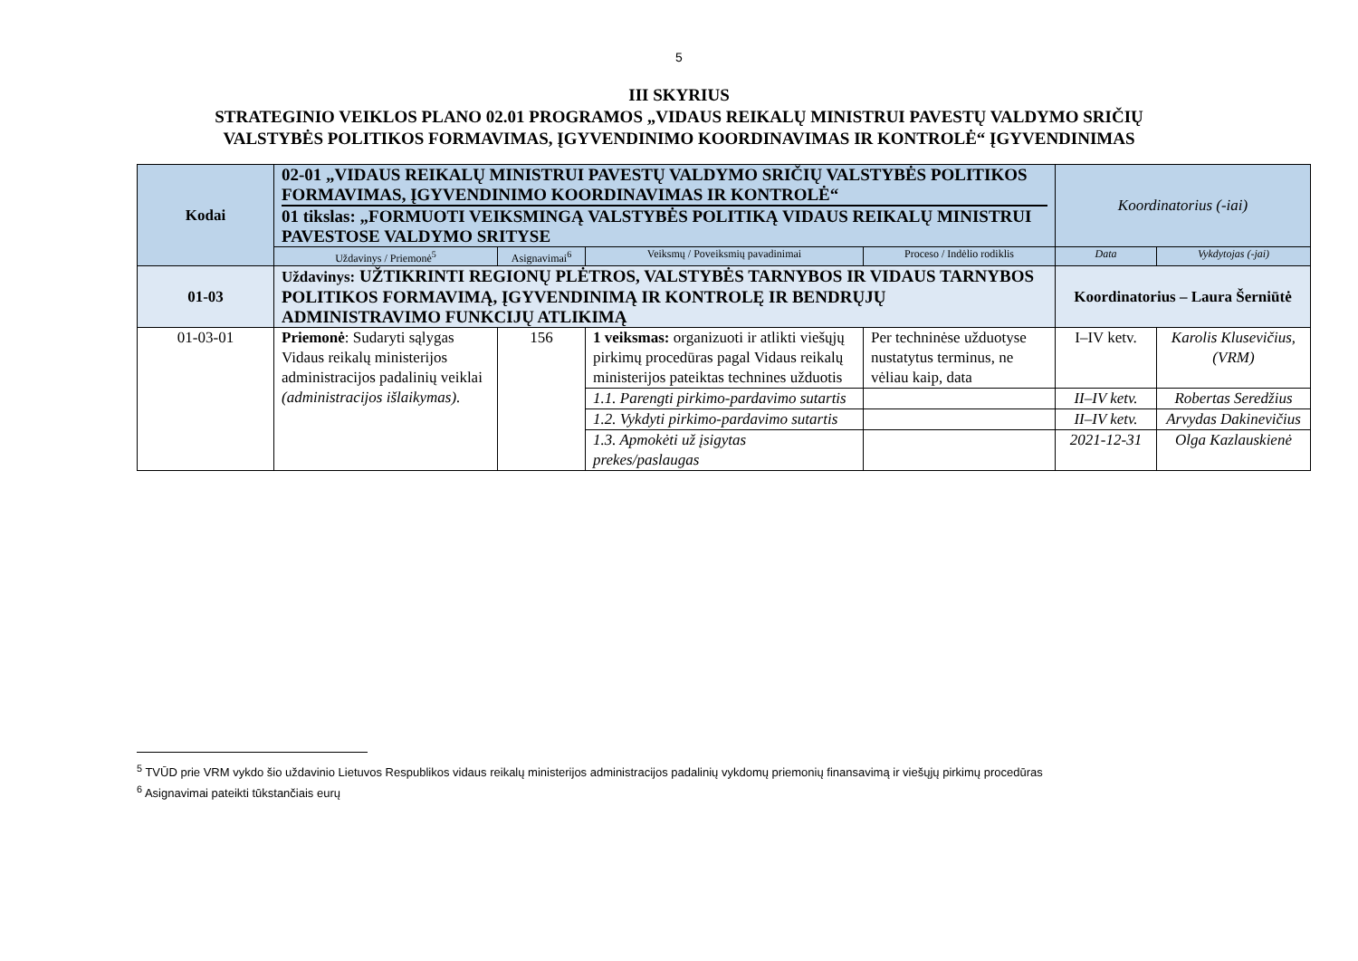5
III SKYRIUS
STRATEGINIO VEIKLOS PLANO 02.01 PROGRAMOS „VIDAUS REIKALŲ MINISTRUI PAVESTŲ VALDYMO SRIČIŲ
VALSTYBĖS POLITIKOS FORMAVIMAS, ĮGYVENDINIMO KOORDINAVIMAS IR KONTROLĖ“ ĮGYVENDINIMAS
| Kodai | 02-01 „VIDAUS REIKALŲ MINISTRUI PAVESTŲ VALDYMO SRIČIŲ VALSTYBĖS POLITIKOS FORMAVIMAS, ĮGYVENDINIMO KOORDINAVIMAS IR KONTROLĖ“ 01 tikslas: „FORMUOTI VEIKSMINGĄ VALSTYBĖS POLITIKĄ VIDAUS REIKALŲ MINISTRUI PAVESTOSE VALDYMO SRITYSE | | | | Koordinatorius (-iai) | |
| | Uždavinys / Priemonė<sup>5</sup> | Asignavimai<sup>6</sup> | Veiksmų / Poveiksmių pavadinimai | Proceso / Indėlio rodiklis | Data | Vykdytojas (-jai) |
| 01-03 | Uždavinys: UŽTIKRINTI REGIONŲ PLĖTROS, VALSTYBĖS TARNYBOS IR VIDAUS TARNYBOS POLITIKOS FORMAVIMĄ, ĮGYVENDINIMĄ IR KONTROLĘ IR BENDRŲJŲ ADMINISTRAVIMO FUNKCIJŲ ATLIKIMĄ | | | | Koordinatorius – Laura Šerniūtė | |
| 01-03-01 | Priemonė : Sudaryti sąlygas Vidaus reikalų ministerijos administracijos padalinių veiklai (administracijos išlaikymas). | 156 | 1 veiksmas: organizuoti ir atlikti viešųjų pirkimų procedūras pagal Vidaus reikalų ministerijos pateiktas technines užduotis | Per techninėse užduotyse nustatytus terminus, ne vėliau kaip, data | I–IV ketv. | Karolis Klusevičius, (VRM) |
| | | | 1.1. Parengti pirkimo-pardavimo sutartis | | II–IV ketv. | Robertas Seredžius |
| | | | 1.2. Vykdyti pirkimo-pardavimo sutartis | | II–IV ketv. | Arvydas Dakinevičius |
| | | | 1.3. Apmokėti už įsigytas prekes/paslaugas | | 2021-12-31 | Olga Kazlauskienė |
<sup>5</sup> TVŪD prie VRM vykdo šio uždavinio Lietuvos Respublikos vidaus reikalų ministerijos administracijos padalinių vykdomų priemonių finansavimą ir viešųjų pirkimų procedūras
<sup>6</sup> Asignavimai pateikti tūkstančiais eurų